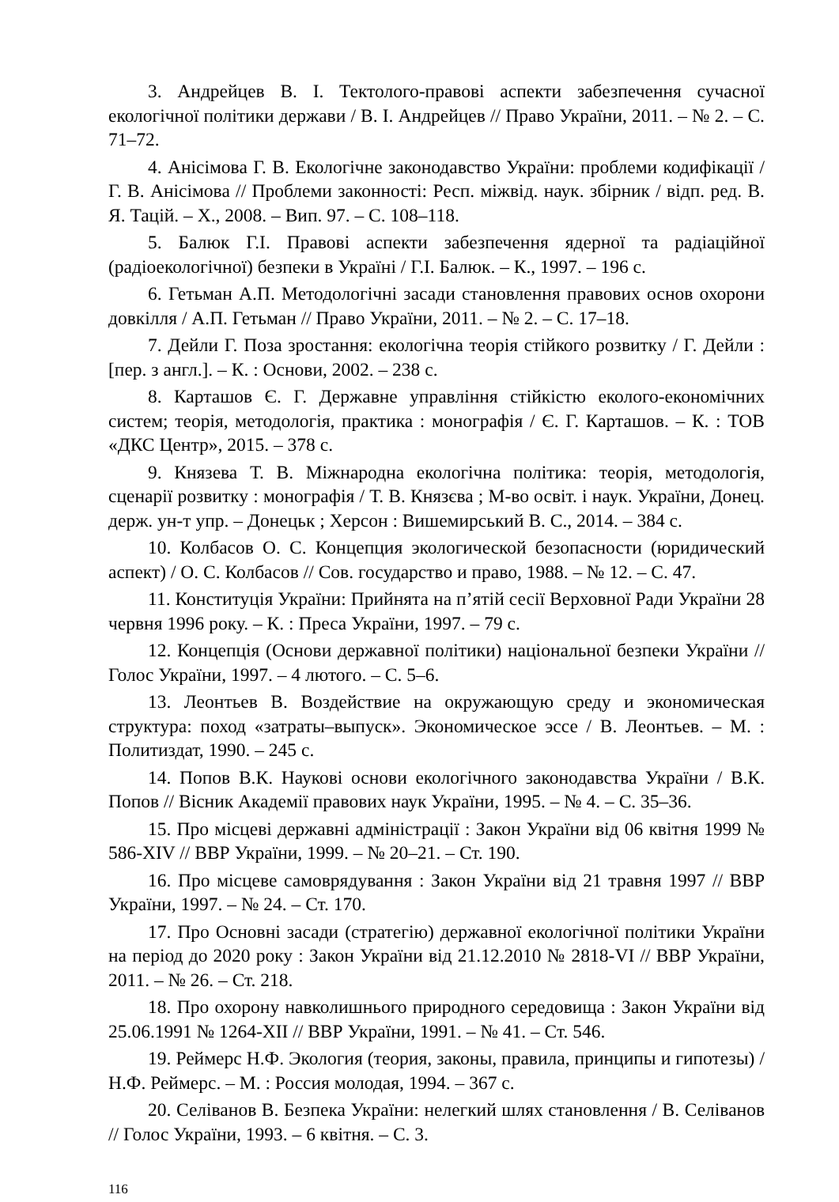3. Андрейцев В. І. Тектолого-правові аспекти забезпечення сучасної екологічної політики держави / В. І. Андрейцев // Право України, 2011. – № 2. – С. 71–72.
4. Анісімова Г. В. Екологічне законодавство України: проблеми кодифікації / Г. В. Анісімова // Проблеми законності: Респ. міжвід. наук. збірник / відп. ред. В. Я. Тацій. – Х., 2008. – Вип. 97. – С. 108–118.
5. Балюк Г.І. Правові аспекти забезпечення ядерної та радіаційної (радіоекологічної) безпеки в Україні / Г.І. Балюк. – К., 1997. – 196 с.
6. Гетьман А.П. Методологічні засади становлення правових основ охорони довкілля / А.П. Гетьман // Право України, 2011. – № 2. – С. 17–18.
7. Дейли Г. Поза зростання: екологічна теорія стійкого розвитку / Г. Дейли : [пер. з англ.]. – К. : Основи, 2002. – 238 с.
8. Карташов Є. Г. Державне управління стійкістю еколого-економічних систем; теорія, методологія, практика : монографія / Є. Г. Карташов. – К. : ТОВ «ДКС Центр», 2015. – 378 с.
9. Князева Т. В. Міжнародна екологічна політика: теорія, методологія, сценарії розвитку : монографія / Т. В. Князєва ; М-во освіт. і наук. України, Донец. держ. ун-т упр. – Донецьк ; Херсон : Вишемирський В. С., 2014. – 384 с.
10. Колбасов О. С. Концепция экологической безопасности (юридический аспект) / О. С. Колбасов // Сов. государство и право, 1988. – № 12. – С. 47.
11. Конституція України: Прийнята на п’ятій сесії Верховної Ради України 28 червня 1996 року. – К. : Преса України, 1997. – 79 с.
12. Концепція (Основи державної політики) національної безпеки України // Голос України, 1997. – 4 лютого. – С. 5–6.
13. Леонтьев В. Воздействие на окружающую среду и экономическая структура: поход «затраты–выпуск». Экономическое эссе / В. Леонтьев. – М. : Политиздат, 1990. – 245 с.
14. Попов В.К. Наукові основи екологічного законодавства України / В.К. Попов // Вісник Академії правових наук України, 1995. – № 4. – С. 35–36.
15. Про місцеві державні адміністрації : Закон України від 06 квітня 1999 № 586-XIV // ВВР України, 1999. – № 20–21. – Ст. 190.
16. Про місцеве самоврядування : Закон України від 21 травня 1997 // ВВР України, 1997. – № 24. – Ст. 170.
17. Про Основні засади (стратегію) державної екологічної політики України на період до 2020 року : Закон України від 21.12.2010 № 2818-VI // ВВР України, 2011. – № 26. – Ст. 218.
18. Про охорону навколишнього природного середовища : Закон України від 25.06.1991 № 1264-XII // ВВР України, 1991. – № 41. – Ст. 546.
19. Реймерс Н.Ф. Экология (теория, законы, правила, принципы и гипотезы) / Н.Ф. Реймерс. – М. : Россия молодая, 1994. – 367 с.
20. Селіванов В. Безпека України: нелегкий шлях становлення / В. Селіванов // Голос України, 1993. – 6 квітня. – С. 3.
116